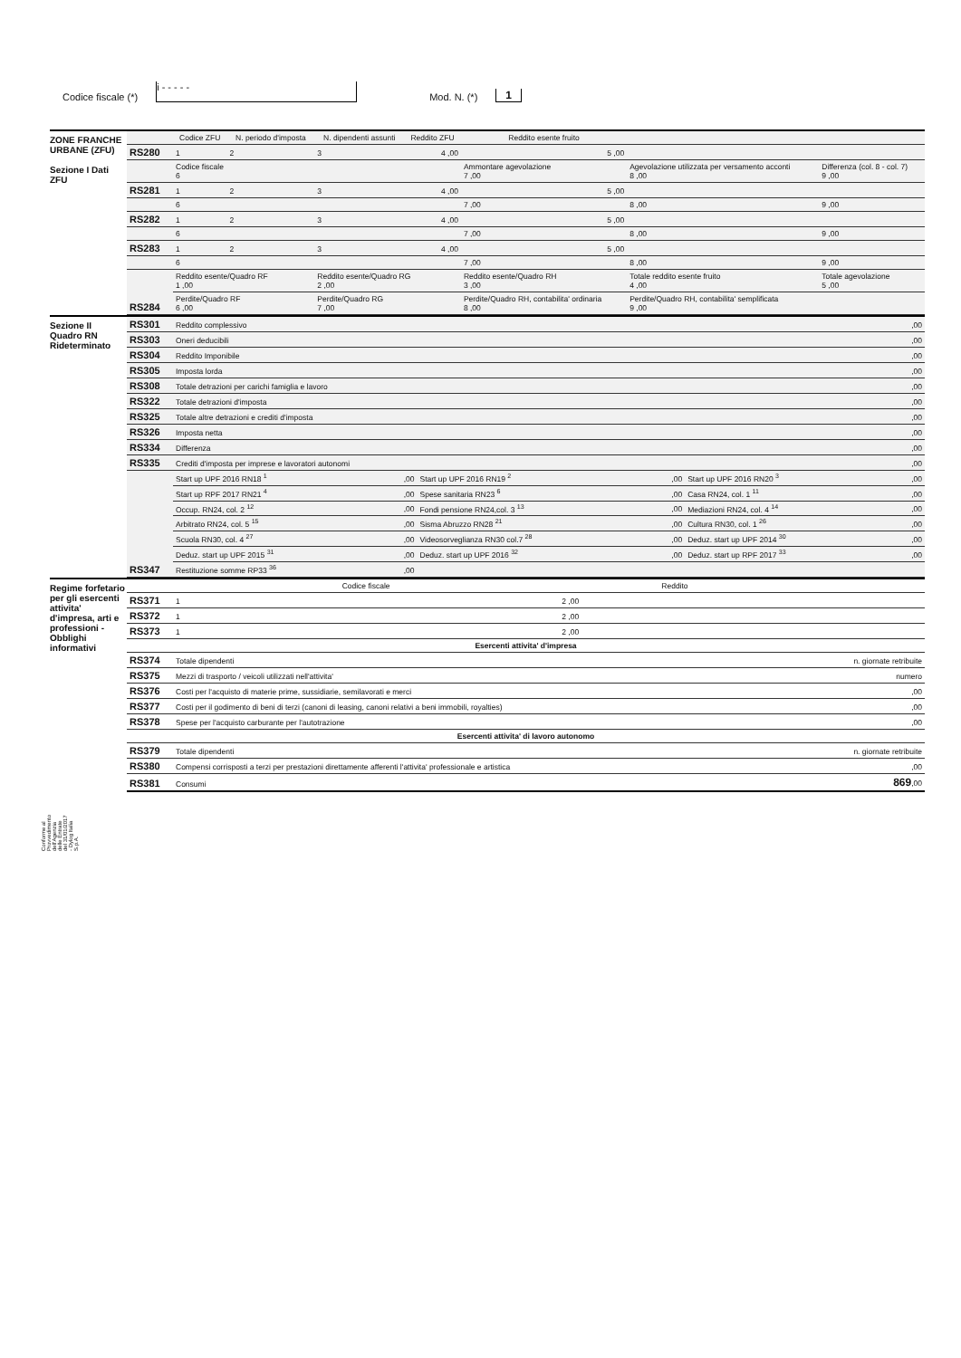Codice fiscale (*)
i ‐ ‐ ‐ ‐ ‐
Mod. N. (*) 1
ZONE FRANCHE URBANE (ZFU)
Sezione I Dati ZFU
| | Codice ZFU | N. periodo d'imposta | N. dipendenti assunti | Reddito ZFU | Reddito esente fruito | | |
| --- | --- | --- | --- | --- | --- | --- | --- |
| RS280 | 1 | 2 | 3 | 4 ,00 | 5 ,00 | | |
| | Codice fiscale 6 | | | | Ammontare agevolazione 7 ,00 | Agevolazione utilizzata per versamento acconti 8 ,00 | Differenza (col. 8 - col. 7) 9 ,00 |
| RS281 | 1 | 2 | 3 | 4 ,00 | 5 ,00 | | |
| | 6 | | | | 7 ,00 | 8 ,00 | 9 ,00 |
| RS282 | 1 | 2 | 3 | 4 ,00 | 5 ,00 | | |
| | 6 | | | | 7 ,00 | 8 ,00 | 9 ,00 |
| RS283 | 1 | 2 | 3 | 4 ,00 | 5 ,00 | | |
| | 6 | | | | 7 ,00 | 8 ,00 | 9 ,00 |
| RS284 | Reddito esente/Quadro RF 1 ,00 | | Reddito esente/Quadro RG 2 ,00 | | Reddito esente/Quadro RH 3 ,00 | Totale reddito esente fruito 4 ,00 | Totale agevolazione 5 ,00 |
| | Perdite/Quadro RF 6 ,00 | | Perdite/Quadro RG 7 ,00 | | Perdite/Quadro RH, contabilita' ordinaria 8 ,00 | Perdite/Quadro RH, contabilita' semplificata 9 ,00 | |
Sezione II
Quadro RN
Rideterminato
| RS301 | Reddito complessivo | | | | | ,00 |
| RS303 | Oneri deducibili | | | | | ,00 |
| RS304 | Reddito Imponibile | | | | | ,00 |
| RS305 | Imposta lorda | | | | | ,00 |
| RS308 | Totale detrazioni per carichi famiglia e lavoro | | | | | ,00 |
| RS322 | Totale detrazioni d'imposta | | | | | ,00 |
| RS325 | Totale altre detrazioni e crediti d'imposta | | | | | ,00 |
| RS326 | Imposta netta | | | | | ,00 |
| RS334 | Differenza | | | | | ,00 |
| RS335 | Crediti d'imposta per imprese e lavoratori autonomi | | | | | ,00 |
| RS347 | Start up UPF 2016 RN18 <sup>1</sup> | ,00 | Start up UPF 2016 RN19 <sup>2</sup> | ,00 | Start up UPF 2016 RN20 <sup>3</sup> | ,00 |
| | Start up RPF 2017 RN21 <sup>4</sup> | ,00 | Spese sanitaria RN23 <sup>6</sup> | ,00 | Casa RN24, col. 1 <sup>11</sup> | ,00 |
| | Occup. RN24, col. 2 <sup>12</sup> | ,00 | Fondi pensione RN24,col. 3 <sup>13</sup> | ,00 | Mediazioni RN24, col. 4 <sup>14</sup> | ,00 |
| | Arbitrato RN24, col. 5 <sup>15</sup> | ,00 | Sisma Abruzzo RN28 <sup>21</sup> | ,00 | Cultura RN30, col. 1 <sup>26</sup> | ,00 |
| | Scuola RN30, col. 4 <sup>27</sup> | ,00 | Videosorveglianza RN30 col.7 <sup>28</sup> | ,00 | Deduz. start up UPF 2014 <sup>30</sup> | ,00 |
| | Deduz. start up UPF 2015 <sup>31</sup> | ,00 | Deduz. start up UPF 2016 <sup>32</sup> | ,00 | Deduz. start up RPF 2017 <sup>33</sup> | ,00 |
| | Restituzione somme RP33 <sup>36</sup> | ,00 | | | | |
Regime forfetario per gli esercenti attivita' d'impresa, arti e professioni - Obblighi informativi
| | Codice fiscale | Reddito | |
| --- | --- | --- | --- |
| RS371 | 1 | 2 ,00 | |
| RS372 | 1 | 2 ,00 | |
| RS373 | 1 | 2 ,00 | |
| Esercenti attivita' d'impresa | | | |
| RS374 | Totale dipendenti | | n. giornate retribuite |
| RS375 | Mezzi di trasporto / veicoli utilizzati nell'attivita' | | numero |
| RS376 | Costi per l'acquisto di materie prime, sussidiarie, semilavorati e merci | | ,00 |
| RS377 | Costi per il godimento di beni di terzi (canoni di leasing, canoni relativi a beni immobili, royalties) | | ,00 |
| RS378 | Spese per l'acquisto carburante per l'autotrazione | | ,00 |
| Esercenti attivita' di lavoro autonomo | | | |
| RS379 | Totale dipendenti | | n. giornate retribuite |
| RS380 | Compensi corrisposti a terzi per prestazioni direttamente afferenti l'attivita' professionale e artistica | | ,00 |
| RS381 | Consumi | | 869 ,00 |
Conforme al Provvedimento dell'Agenzia delle Entrate del 31/01/2017 - Dylog Italia S.p.A.